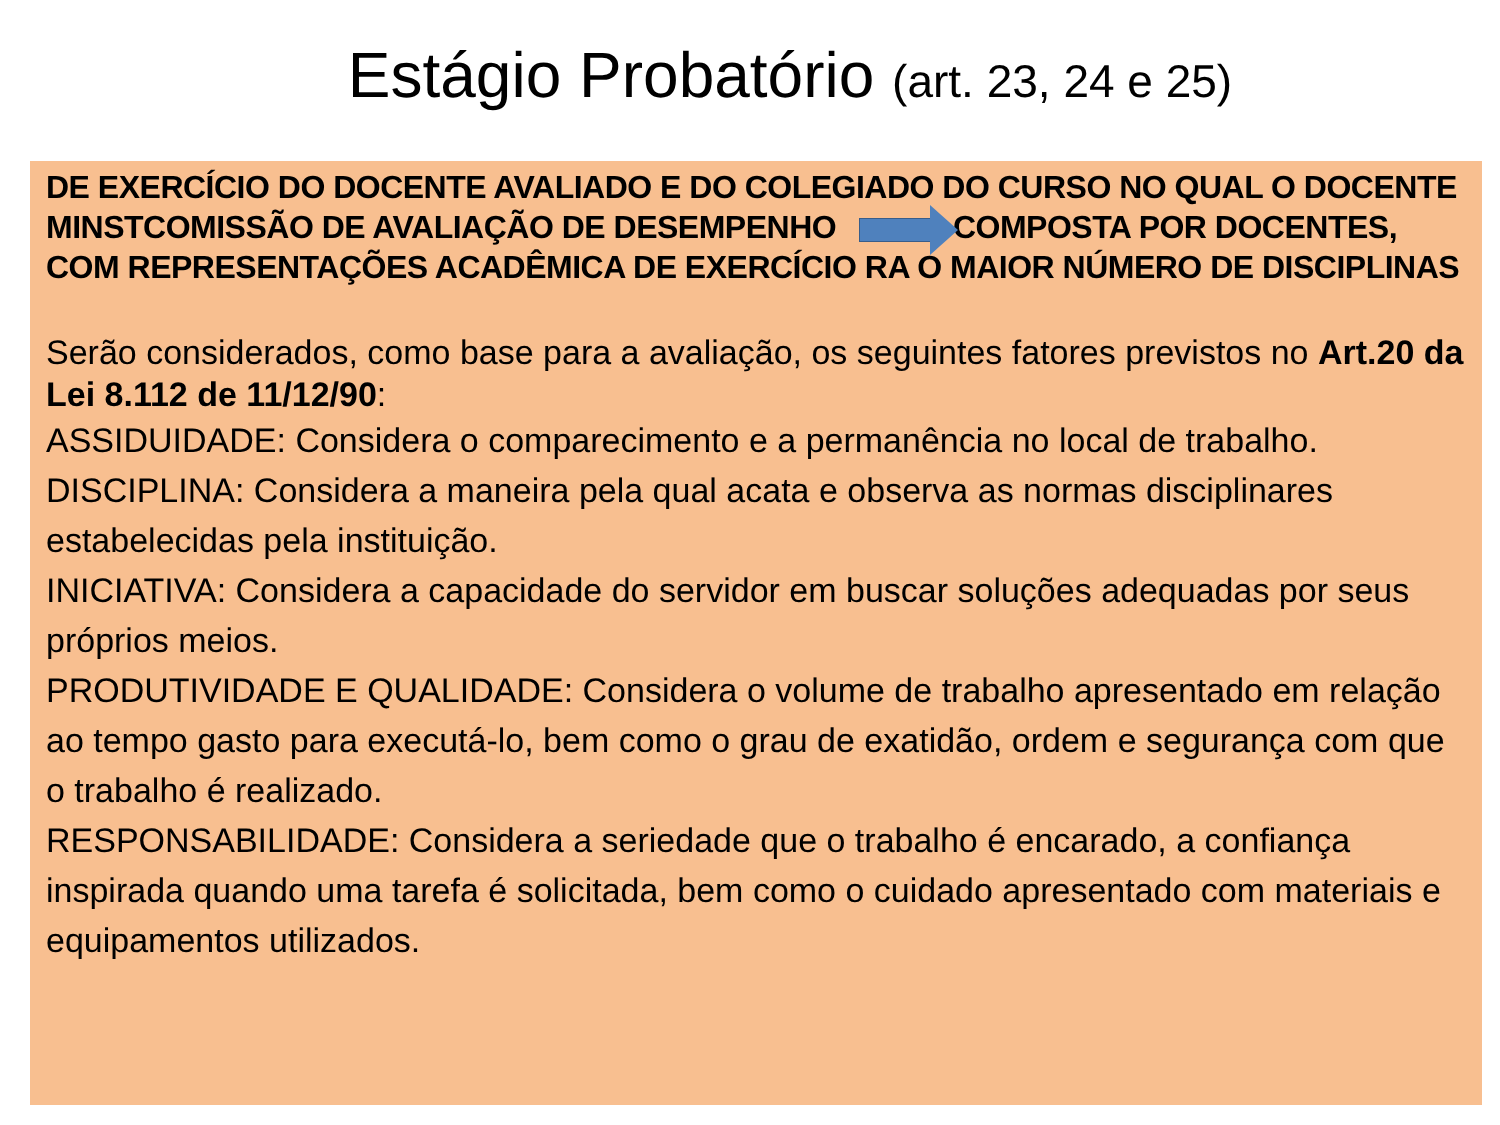Estágio Probatório (art. 23, 24 e 25)
DE EXERCÍCIO DO DOCENTE AVALIADO E DO COLEGIADO DO CURSO NO QUAL O DOCENTE MINSTCOMISSÃO DE AVALIAÇÃO DE DESEMPENHO COMPOSTA POR DOCENTES, COM REPRESENTAÇÕES ACADÊMICA DE EXERCÍCIO RA O MAIOR NÚMERO DE DISCIPLINAS
Serão considerados, como base para a avaliação, os seguintes fatores previstos no Art.20 da Lei 8.112 de 11/12/90:
ASSIDUIDADE: Considera o comparecimento e a permanência no local de trabalho.
DISCIPLINA: Considera a maneira pela qual acata e observa as normas disciplinares estabelecidas pela instituição.
INICIATIVA: Considera a capacidade do servidor em buscar soluções adequadas por seus próprios meios.
PRODUTIVIDADE E QUALIDADE: Considera o volume de trabalho apresentado em relação ao tempo gasto para executá-lo, bem como o grau de exatidão, ordem e segurança com que o trabalho é realizado.
RESPONSABILIDADE: Considera a seriedade que o trabalho é encarado, a confiança inspirada quando uma tarefa é solicitada, bem como o cuidado apresentado com materiais e equipamentos utilizados.